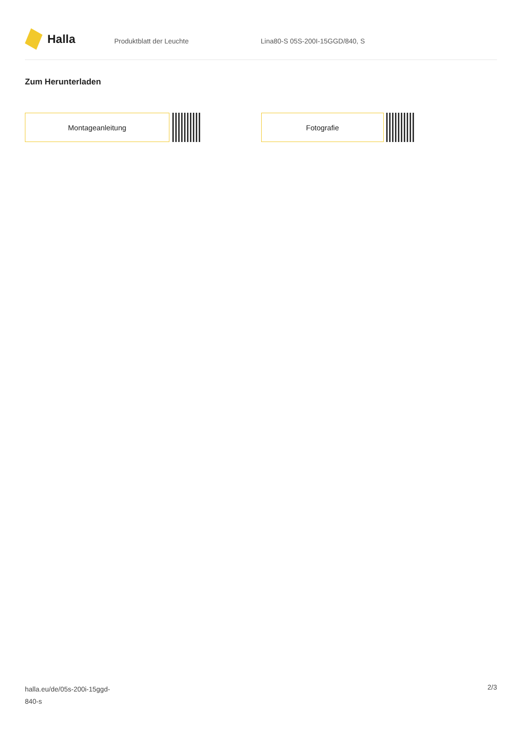Halla
Produktblatt der Leuchte Lina80-S 05S-200I-15GGD/840, S
Zum Herunterladen
Montageanleitung Fotografie
halla.eu/de/05s-200i-15ggd-
840-s
2/3